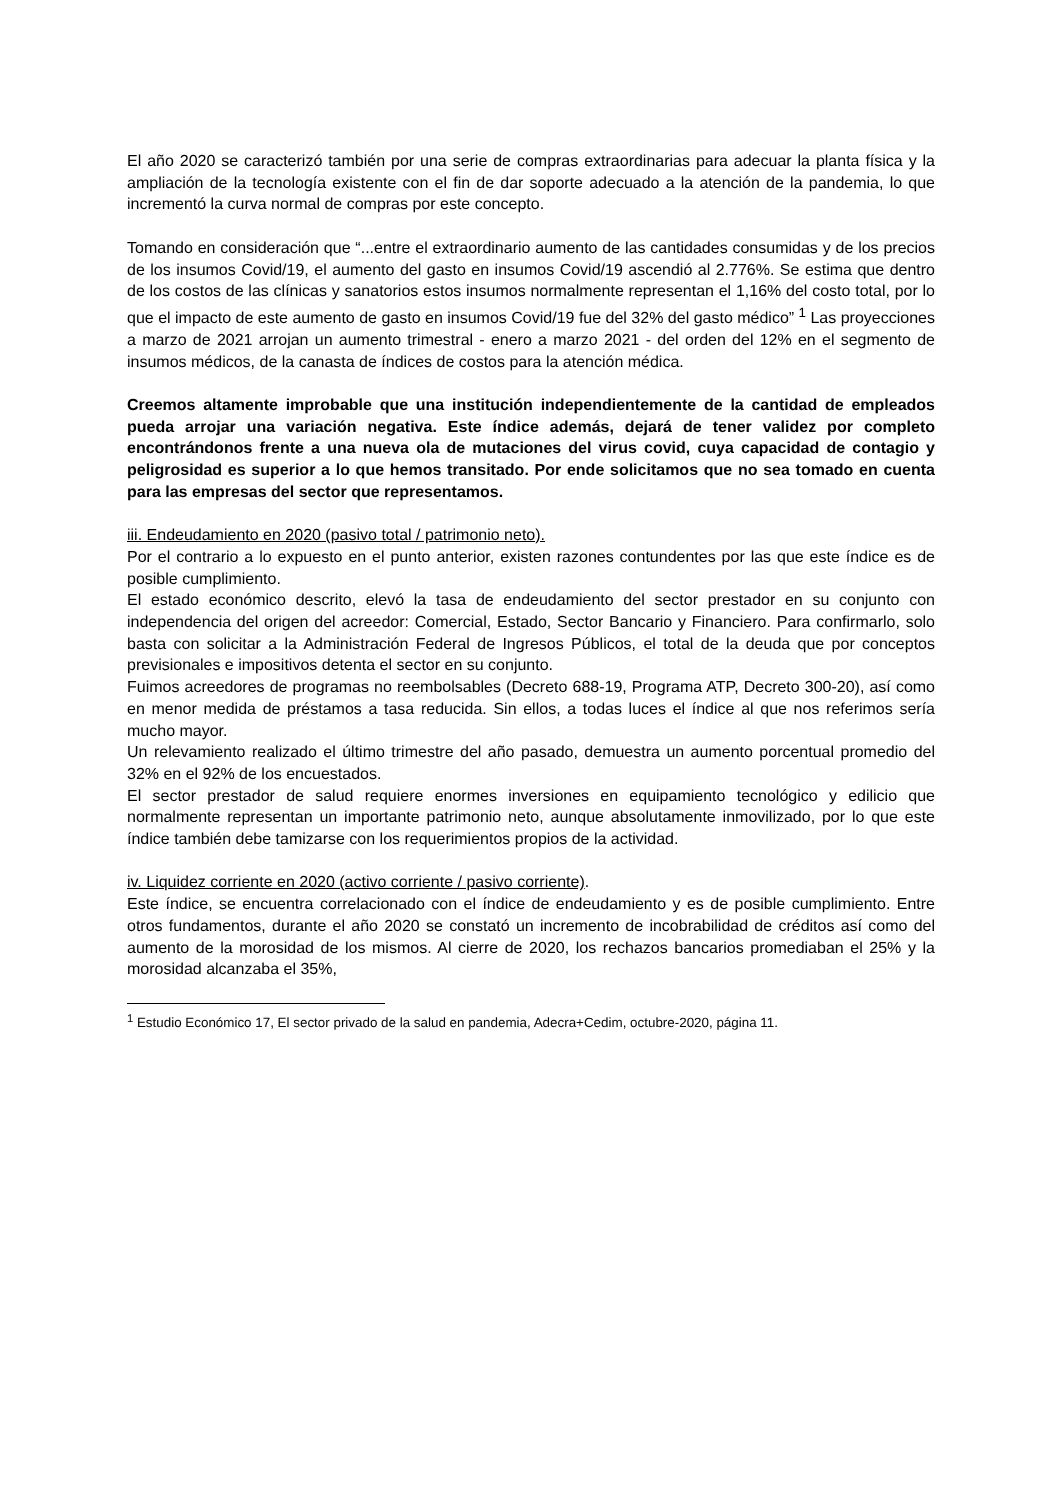El año 2020 se caracterizó también por una serie de compras extraordinarias para adecuar la planta física y la ampliación de la tecnología existente con el fin de dar soporte adecuado a la atención de la pandemia, lo que incrementó la curva normal de compras por este concepto.
Tomando en consideración que “...entre el extraordinario aumento de las cantidades consumidas y de los precios de los insumos Covid/19, el aumento del gasto en insumos Covid/19 ascendió al 2.776%. Se estima que dentro de los costos de las clínicas y sanatorios estos insumos normalmente representan el 1,16% del costo total, por lo que el impacto de este aumento de gasto en insumos Covid/19 fue del 32% del gasto médico” <sup>1</sup> Las proyecciones a marzo de 2021 arrojan un aumento trimestral - enero a marzo 2021 - del orden del 12% en el segmento de insumos médicos, de la canasta de índices de costos para la atención médica.
Creemos altamente improbable que una institución independientemente de la cantidad de empleados pueda arrojar una variación negativa. Este índice además, dejará de tener validez por completo encontrándonos frente a una nueva ola de mutaciones del virus covid, cuya capacidad de contagio y peligrosidad es superior a lo que hemos transitado. Por ende solicitamos que no sea tomado en cuenta para las empresas del sector que representamos.
iii. Endeudamiento en 2020 (pasivo total / patrimonio neto).
Por el contrario a lo expuesto en el punto anterior, existen razones contundentes por las que este índice es de posible cumplimiento.
El estado económico descrito, elevó la tasa de endeudamiento del sector prestador en su conjunto con independencia del origen del acreedor: Comercial, Estado, Sector Bancario y Financiero. Para confirmarlo, solo basta con solicitar a la Administración Federal de Ingresos Públicos, el total de la deuda que por conceptos previsionales e impositivos detenta el sector en su conjunto.
Fuimos acreedores de programas no reembolsables (Decreto 688-19, Programa ATP, Decreto 300-20), así como en menor medida de préstamos a tasa reducida. Sin ellos, a todas luces el índice al que nos referimos sería mucho mayor.
Un relevamiento realizado el último trimestre del año pasado, demuestra un aumento porcentual promedio del 32% en el 92% de los encuestados.
El sector prestador de salud requiere enormes inversiones en equipamiento tecnológico y edilicio que normalmente representan un importante patrimonio neto, aunque absolutamente inmovilizado, por lo que este índice también debe tamizarse con los requerimientos propios de la actividad.
iv. Liquidez corriente en 2020 (activo corriente / pasivo corriente).
Este índice, se encuentra correlacionado con el índice de endeudamiento y es de posible cumplimiento. Entre otros fundamentos, durante el año 2020 se constató un incremento de incobrabilidad de créditos así como del aumento de la morosidad de los mismos. Al cierre de 2020, los rechazos bancarios promediaban el 25% y la morosidad alcanzaba el 35%,
<sup>1</sup> Estudio Económico 17, El sector privado de la salud en pandemia, Adecra+Cedim, octubre-2020, página 11.